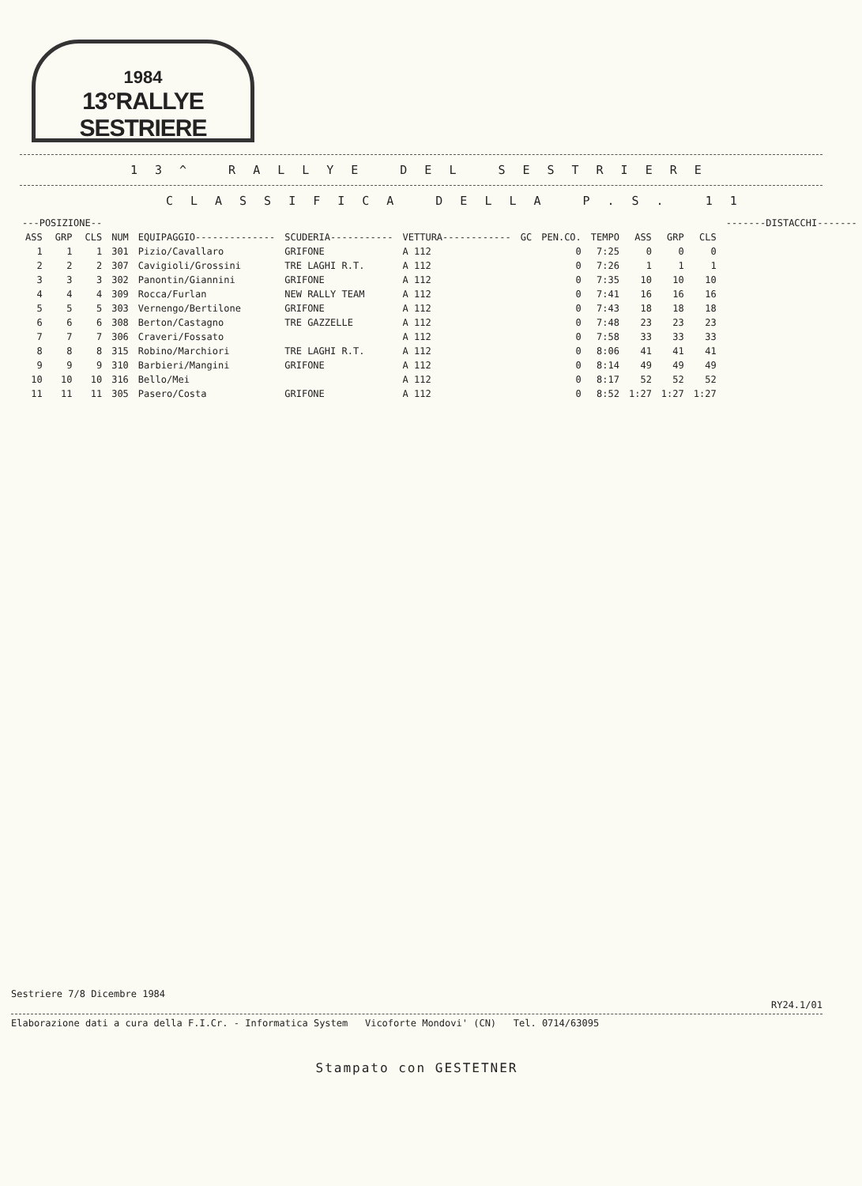1984
13°RALLYE SESTRIERE
13^ RALLYE DEL SESTRIERE
CLASSIFICA DELLA P.S. 11
| ---POSIZIONE-- | | | | | | | | | | | | | -------DISTACCHI------- |
| --- | --- | --- | --- | --- | --- | --- | --- | --- | --- | --- | --- | --- | --- |
| ASS | GRP | CLS | NUM | EQUIPAGGIO-------------- | SCUDERIA----------- | VETTURA------------ | GC | PEN.CO. | TEMPO | ASS | GRP | CLS | |
| 1 | 1 | 1 | 301 | Pizio/Cavallaro | GRIFONE | A 112 | | 0 | 7:25 | 0 | 0 | 0 | |
| 2 | 2 | 2 | 307 | Cavigioli/Grossini | TRE LAGHI R.T. | A 112 | | 0 | 7:26 | 1 | 1 | 1 | |
| 3 | 3 | 3 | 302 | Panontin/Giannini | GRIFONE | A 112 | | 0 | 7:35 | 10 | 10 | 10 | |
| 4 | 4 | 4 | 309 | Rocca/Furlan | NEW RALLY TEAM | A 112 | | 0 | 7:41 | 16 | 16 | 16 | |
| 5 | 5 | 5 | 303 | Vernengo/Bertilone | GRIFONE | A 112 | | 0 | 7:43 | 18 | 18 | 18 | |
| 6 | 6 | 6 | 308 | Berton/Castagno | TRE GAZZELLE | A 112 | | 0 | 7:48 | 23 | 23 | 23 | |
| 7 | 7 | 7 | 306 | Craveri/Fossato | | A 112 | | 0 | 7:58 | 33 | 33 | 33 | |
| 8 | 8 | 8 | 315 | Robino/Marchiori | TRE LAGHI R.T. | A 112 | | 0 | 8:06 | 41 | 41 | 41 | |
| 9 | 9 | 9 | 310 | Barbieri/Mangini | GRIFONE | A 112 | | 0 | 8:14 | 49 | 49 | 49 | |
| 10 | 10 | 10 | 316 | Bello/Mei | | A 112 | | 0 | 8:17 | 52 | 52 | 52 | |
| 11 | 11 | 11 | 305 | Pasero/Costa | GRIFONE | A 112 | | 0 | 8:52 | 1:27 | 1:27 | 1:27 | |
Sestriere 7/8 Dicembre 1984
RY24.1/01
Elaborazione dati a cura della F.I.Cr. - Informatica System Vicoforte Mondovi' (CN) Tel. 0714/63095
Stampato con GESTETNER